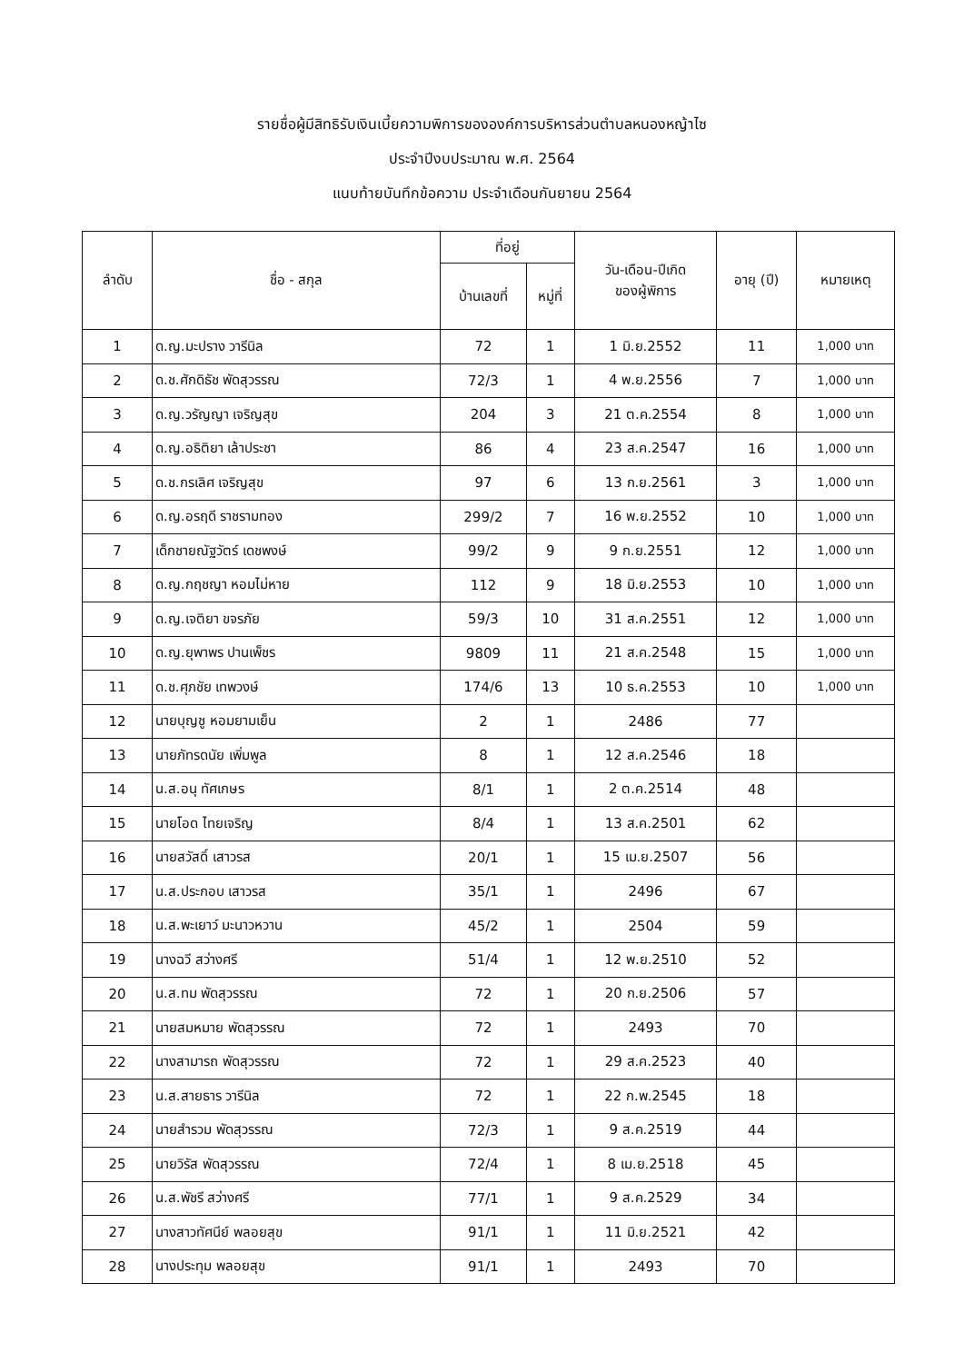รายชื่อผู้มีสิทธิรับเงินเบี้ยความพิการขององค์การบริหารส่วนตำบลหนองหญ้าไซ
ประจำปีงบประมาณ พ.ศ. 2564
แนบท้ายบันทึกข้อความ ประจำเดือนกันยายน 2564
| ลำดับ | ชื่อ - สกุล | ที่อยู่ | | วัน-เดือน-ปีเกิด ของผู้พิการ | อายุ (ปี) | หมายเหตุ |
| --- | --- | --- | --- | --- | --- | --- |
| | | บ้านเลขที่ | หมู่ที่ | | | |
| 1 | ด.ญ.มะปราง วารีนิล | 72 | 1 | 1 มิ.ย.2552 | 11 | 1,000 บาท |
| 2 | ด.ช.ศักดิธัช พัดสุวรรณ | 72/3 | 1 | 4 พ.ย.2556 | 7 | 1,000 บาท |
| 3 | ด.ญ.วรัญญา เจริญสุข | 204 | 3 | 21 ต.ค.2554 | 8 | 1,000 บาท |
| 4 | ด.ญ.อธิติยา เล้าประชา | 86 | 4 | 23 ส.ค.2547 | 16 | 1,000 บาท |
| 5 | ด.ช.กรเลิศ เจริญสุข | 97 | 6 | 13 ก.ย.2561 | 3 | 1,000 บาท |
| 6 | ด.ญ.อรฤดี ราชรามทอง | 299/2 | 7 | 16 พ.ย.2552 | 10 | 1,000 บาท |
| 7 | เด็กชายณัฐวัตร์ เดชพงษ์ | 99/2 | 9 | 9 ก.ย.2551 | 12 | 1,000 บาท |
| 8 | ด.ญ.กฤชญา หอมไม่หาย | 112 | 9 | 18 มิ.ย.2553 | 10 | 1,000 บาท |
| 9 | ด.ญ.เจติยา ขจรภัย | 59/3 | 10 | 31 ส.ค.2551 | 12 | 1,000 บาท |
| 10 | ด.ญ.ยุพาพร ปานเพ็ชร | 9809 | 11 | 21 ส.ค.2548 | 15 | 1,000 บาท |
| 11 | ด.ช.ศุภชัย เทพวงษ์ | 174/6 | 13 | 10 ธ.ค.2553 | 10 | 1,000 บาท |
| 12 | นายบุญชู หอมยามเย็น | 2 | 1 | 2486 | 77 | |
| 13 | นายภัทรดนัย เพิ่มพูล | 8 | 1 | 12 ส.ค.2546 | 18 | |
| 14 | น.ส.อนุ ทัศเกษร | 8/1 | 1 | 2 ต.ค.2514 | 48 | |
| 15 | นายโอด ไทยเจริญ | 8/4 | 1 | 13 ส.ค.2501 | 62 | |
| 16 | นายสวัสดิ์ เสาวรส | 20/1 | 1 | 15 เม.ย.2507 | 56 | |
| 17 | น.ส.ประกอบ เสาวรส | 35/1 | 1 | 2496 | 67 | |
| 18 | น.ส.พะเยาว์ มะนาวหวาน | 45/2 | 1 | 2504 | 59 | |
| 19 | นางฉวี สว่างศรี | 51/4 | 1 | 12 พ.ย.2510 | 52 | |
| 20 | น.ส.ทม พัดสุวรรณ | 72 | 1 | 20 ก.ย.2506 | 57 | |
| 21 | นายสมหมาย พัดสุวรรณ | 72 | 1 | 2493 | 70 | |
| 22 | นางสามารถ พัดสุวรรณ | 72 | 1 | 29 ส.ค.2523 | 40 | |
| 23 | น.ส.สายธาร วารีนิล | 72 | 1 | 22 ก.พ.2545 | 18 | |
| 24 | นายสำรวม พัดสุวรรณ | 72/3 | 1 | 9 ส.ค.2519 | 44 | |
| 25 | นายวิรัส พัดสุวรรณ | 72/4 | 1 | 8 เม.ย.2518 | 45 | |
| 26 | น.ส.พัชรี สว่างศรี | 77/1 | 1 | 9 ส.ค.2529 | 34 | |
| 27 | นางสาวทัศนีย์ พลอยสุข | 91/1 | 1 | 11 มิ.ย.2521 | 42 | |
| 28 | นางประทุม พลอยสุข | 91/1 | 1 | 2493 | 70 | |